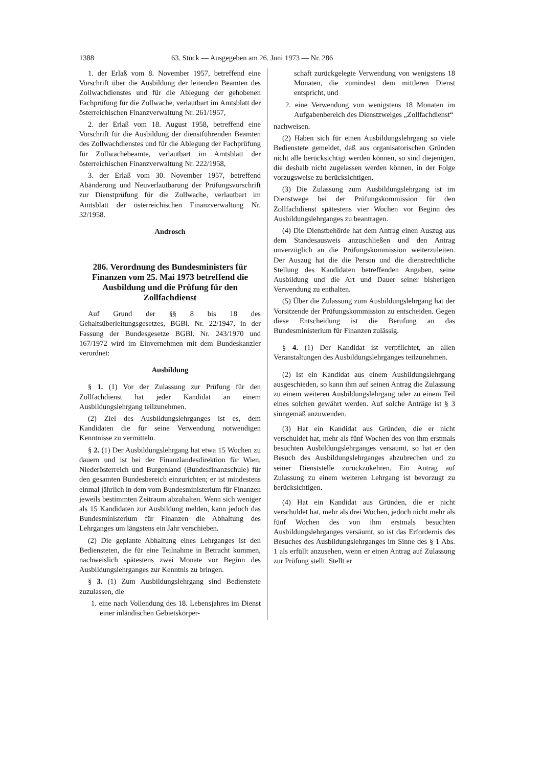1388 63. Stück — Ausgegeben am 26. Juni 1973 — Nr. 286
1. der Erlaß vom 8. November 1957, betreffend eine Vorschrift über die Ausbildung der leitenden Beamten des Zollwachdienstes und für die Ablegung der gehobenen Fachprüfung für die Zollwache, verlautbart im Amtsblatt der österreichischen Finanzverwaltung Nr. 261/1957,
2. der Erlaß vom 18. August 1958, betreffend eine Vorschrift für die Ausbildung der dienstführenden Beamten des Zollwachdienstes und für die Ablegung der Fachprüfung für Zollwachebeamte, verlautbart im Amtsblatt der österreichischen Finanzverwaltung Nr. 222/1958,
3. der Erlaß vom 30. November 1957, betreffend Abänderung und Neuverlautbarung der Prüfungsvorschrift zur Dienstprüfung für die Zollwache, verlautbart im Amtsblatt der österreichischen Finanzverwaltung Nr. 32/1958.
Androsch
286. Verordnung des Bundesministers für Finanzen vom 25. Mai 1973 betreffend die Ausbildung und die Prüfung für den Zollfachdienst
Auf Grund der §§ 8 bis 18 des Gehaltsüberleitungsgesetzes, BGBl. Nr. 22/1947, in der Fassung der Bundesgesetze BGBl. Nr. 243/1970 und 167/1972 wird im Einvernehmen mit dem Bundeskanzler verordnet:
Ausbildung
§ 1. (1) Vor der Zulassung zur Prüfung für den Zollfachdienst hat jeder Kandidat an einem Ausbildungslehrgang teilzunehmen.
(2) Ziel des Ausbildungslehrganges ist es, dem Kandidaten die für seine Verwendung notwendigen Kenntnisse zu vermitteln.
§ 2. (1) Der Ausbildungslehrgang hat etwa 15 Wochen zu dauern und ist bei der Finanzlandesdirektion für Wien, Niederösterreich und Burgenland (Bundesfinanzschule) für den gesamten Bundesbereich einzurichten; er ist mindestens einmal jährlich in dem vom Bundesministerium für Finanzen jeweils bestimmten Zeitraum abzuhalten. Wenn sich weniger als 15 Kandidaten zur Ausbildung melden, kann jedoch das Bundesministerium für Finanzen die Abhaltung des Lehrganges um längstens ein Jahr verschieben.
(2) Die geplante Abhaltung eines Lehrganges ist den Bediensteten, die für eine Teilnahme in Betracht kommen, nachweislich spätestens zwei Monate vor Beginn des Ausbildungslehrganges zur Kenntnis zu bringen.
§ 3. (1) Zum Ausbildungslehrgang sind Bedienstete zuzulassen, die
1. eine nach Vollendung des 18. Lebensjahres im Dienst einer inländischen Gebietskörper-
schaft zurückgelegte Verwendung von wenigstens 18 Monaten, die zumindest dem mittleren Dienst entspricht, und
2. eine Verwendung von wenigstens 18 Monaten im Aufgabenbereich des Dienstzweiges „Zollfachdienst“
nachweisen.
(2) Haben sich für einen Ausbildungslehrgang so viele Bedienstete gemeldet, daß aus organisatorischen Gründen nicht alle berücksichtigt werden können, so sind diejenigen, die deshalb nicht zugelassen werden können, in der Folge vorzugsweise zu berücksichtigen.
(3) Die Zulassung zum Ausbildungslehrgang ist im Dienstwege bei der Prüfungskommission für den Zollfachdienst spätestens vier Wochen vor Beginn des Ausbildungslehrganges zu beantragen.
(4) Die Dienstbehörde hat dem Antrag einen Auszug aus dem Standesausweis anzuschließen und den Antrag unverzüglich an die Prüfungskommission weiterzuleiten. Der Auszug hat die die Person und die dienstrechtliche Stellung des Kandidaten betreffenden Angaben, seine Ausbildung und die Art und Dauer seiner bisherigen Verwendung zu enthalten.
(5) Über die Zulassung zum Ausbildungslehrgang hat der Vorsitzende der Prüfungskommission zu entscheiden. Gegen diese Entscheidung ist die Berufung an das Bundesministerium für Finanzen zulässig.
§ 4. (1) Der Kandidat ist verpflichtet, an allen Veranstaltungen des Ausbildungslehrganges teilzunehmen.
(2) Ist ein Kandidat aus einem Ausbildungslehrgang ausgeschieden, so kann ihm auf seinen Antrag die Zulassung zu einem weiteren Ausbildungslehrgang oder zu einem Teil eines solchen gewährt werden. Auf solche Anträge ist § 3 sinngemäß anzuwenden.
(3) Hat ein Kandidat aus Gründen, die er nicht verschuldet hat, mehr als fünf Wochen des von ihm erstmals besuchten Ausbildungslehrganges versäumt, so hat er den Besuch des Ausbildungslehrganges abzubrechen und zu seiner Dienststelle zurückzukehren. Ein Antrag auf Zulassung zu einem weiteren Lehrgang ist bevorzugt zu berücksichtigen.
(4) Hat ein Kandidat aus Gründen, die er nicht verschuldet hat, mehr als drei Wochen, jedoch nicht mehr als fünf Wochen des von ihm erstmals besuchten Ausbildungslehrganges versäumt, so ist das Erfordernis des Besuches des Ausbildungslehrganges im Sinne des § 1 Abs. 1 als erfüllt anzusehen, wenn er einen Antrag auf Zulassung zur Prüfung stellt. Stellt er